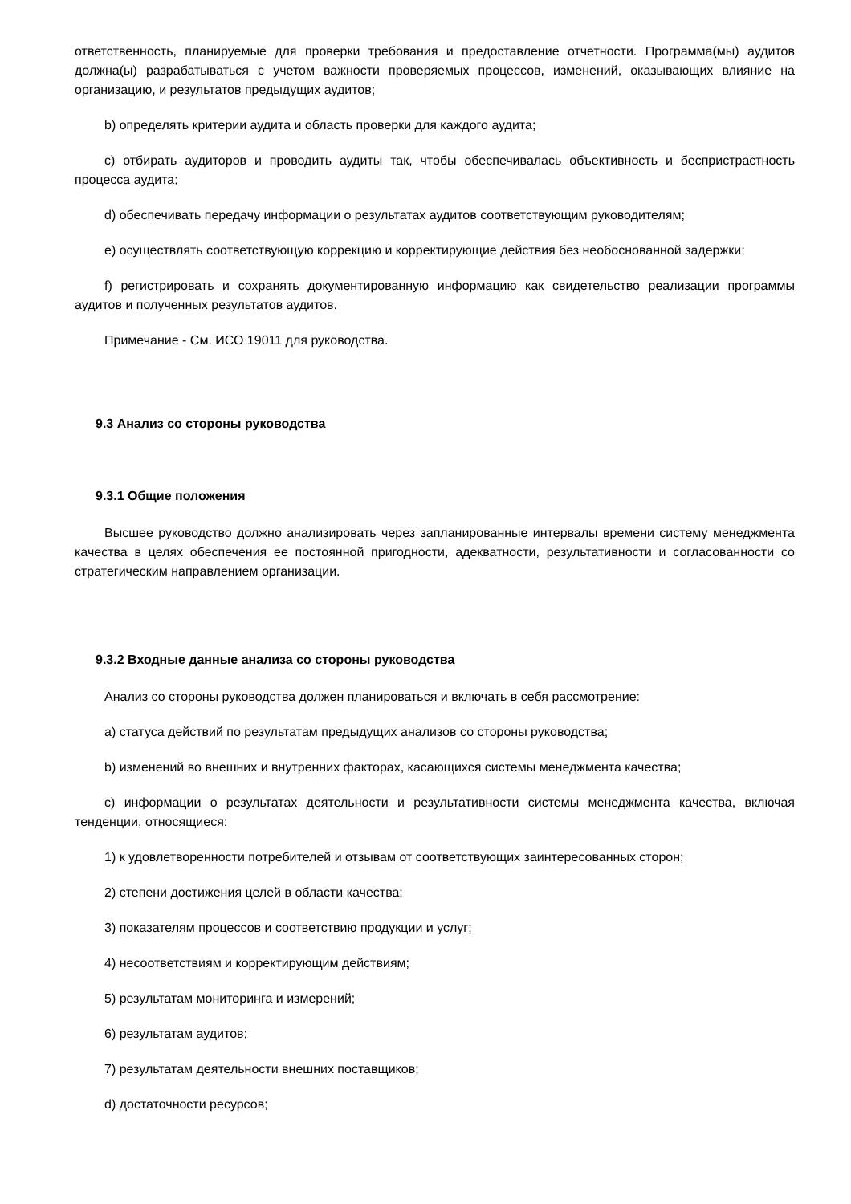ответственность, планируемые для проверки требования и предоставление отчетности. Программа(мы) аудитов должна(ы) разрабатываться с учетом важности проверяемых процессов, изменений, оказывающих влияние на организацию, и результатов предыдущих аудитов;
b) определять критерии аудита и область проверки для каждого аудита;
c) отбирать аудиторов и проводить аудиты так, чтобы обеспечивалась объективность и беспристрастность процесса аудита;
d) обеспечивать передачу информации о результатах аудитов соответствующим руководителям;
e) осуществлять соответствующую коррекцию и корректирующие действия без необоснованной задержки;
f) регистрировать и сохранять документированную информацию как свидетельство реализации программы аудитов и полученных результатов аудитов.
Примечание - См. ИСО 19011 для руководства.
9.3 Анализ со стороны руководства
9.3.1 Общие положения
Высшее руководство должно анализировать через запланированные интервалы времени систему менеджмента качества в целях обеспечения ее постоянной пригодности, адекватности, результативности и согласованности со стратегическим направлением организации.
9.3.2 Входные данные анализа со стороны руководства
Анализ со стороны руководства должен планироваться и включать в себя рассмотрение:
a) статуса действий по результатам предыдущих анализов со стороны руководства;
b) изменений во внешних и внутренних факторах, касающихся системы менеджмента качества;
c) информации о результатах деятельности и результативности системы менеджмента качества, включая тенденции, относящиеся:
1) к удовлетворенности потребителей и отзывам от соответствующих заинтересованных сторон;
2) степени достижения целей в области качества;
3) показателям процессов и соответствию продукции и услуг;
4) несоответствиям и корректирующим действиям;
5) результатам мониторинга и измерений;
6) результатам аудитов;
7) результатам деятельности внешних поставщиков;
d) достаточности ресурсов;